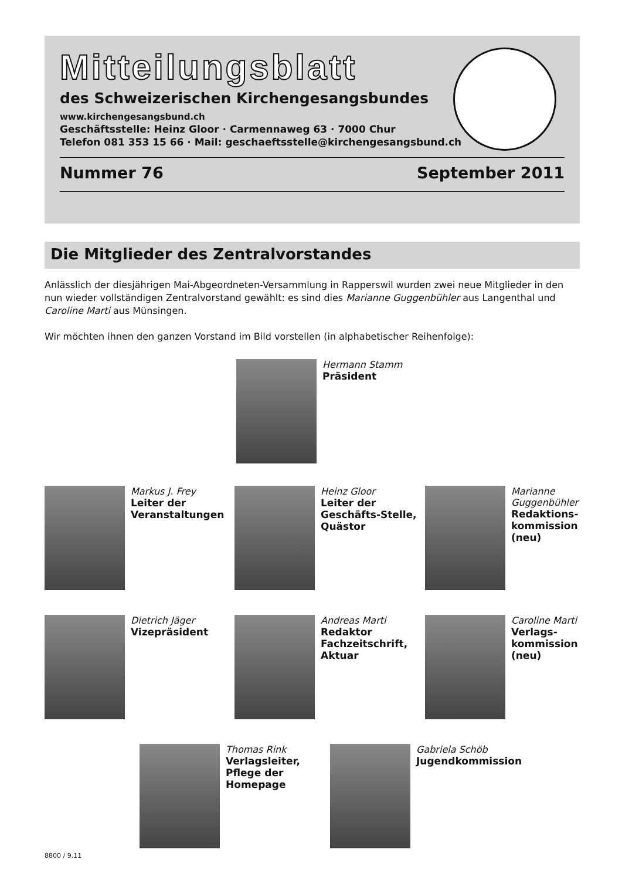Mitteilungsblatt
des Schweizerischen Kirchengesangsbundes
www.kirchengesangsbund.ch
Geschäftsstelle: Heinz Gloor · Carmennaweg 63 · 7000 Chur
Telefon 081 353 15 66 · Mail: geschaeftsstelle@kirchengesangsbund.ch
Nummer 76 September 2011
Die Mitglieder des Zentralvorstandes
Anlässlich der diesjährigen Mai-Abgeordneten-Versammlung in Rapperswil wurden zwei neue Mitglieder in den nun wieder vollständigen Zentralvorstand gewählt: es sind dies Marianne Guggenbühler aus Langenthal und Caroline Marti aus Münsingen.
Wir möchten ihnen den ganzen Vorstand im Bild vorstellen (in alphabetischer Reihenfolge):
Hermann Stamm
Präsident
Markus J. Frey
Leiter der
Veranstaltungen
Heinz Gloor
Leiter der
Geschäfts-Stelle,
Quästor
Marianne
Guggenbühler
Redaktions-
kommission
(neu)
Dietrich Jäger
Vizepräsident
Andreas Marti
Redaktor
Fachzeitschrift,
Aktuar
Caroline Marti
Verlags-
kommission
(neu)
Thomas Rink
Verlagsleiter,
Pflege der
Homepage
Gabriela Schöb
Jugendkommission
8800 / 9.11